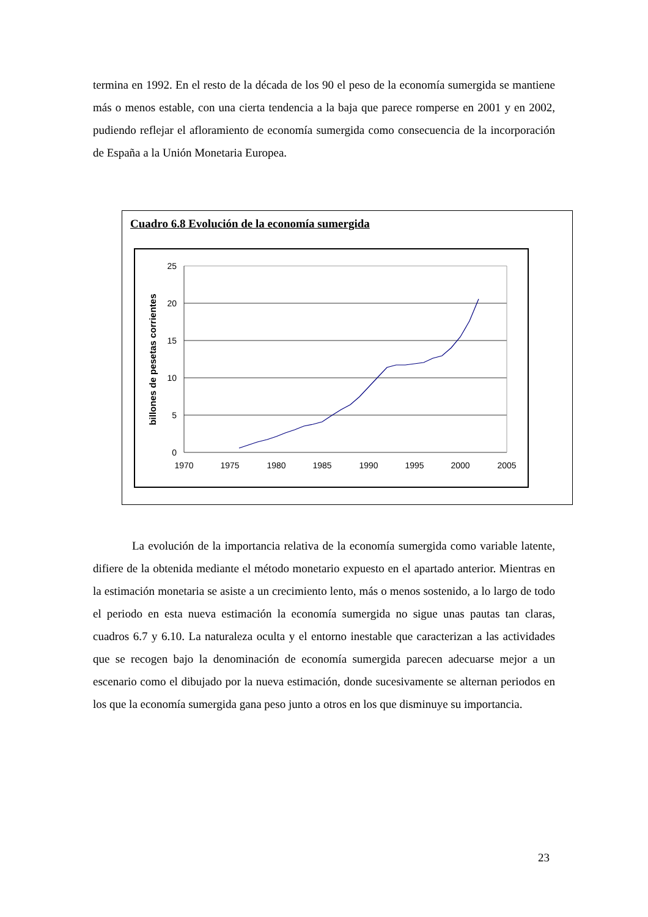termina en 1992. En el resto de la década de los 90 el peso de la economía sumergida se mantiene más o menos estable, con una cierta tendencia a la baja que parece romperse en 2001 y en 2002, pudiendo reflejar el afloramiento de economía sumergida como consecuencia de la incorporación de España a la Unión Monetaria Europea.
Cuadro 6.8 Evolución de la economía sumergida
25
20
15
10
5
0
1970
1975
1980
1985
1990
1995
2000
2005
billones de pesetas corrientes
La evolución de la importancia relativa de la economía sumergida como variable latente, difiere de la obtenida mediante el método monetario expuesto en el apartado anterior. Mientras en la estimación monetaria se asiste a un crecimiento lento, más o menos sostenido, a lo largo de todo el periodo en esta nueva estimación la economía sumergida no sigue unas pautas tan claras, cuadros 6.7 y 6.10. La naturaleza oculta y el entorno inestable que caracterizan a las actividades que se recogen bajo la denominación de economía sumergida parecen adecuarse mejor a un escenario como el dibujado por la nueva estimación, donde sucesivamente se alternan periodos en los que la economía sumergida gana peso junto a otros en los que disminuye su importancia.
23